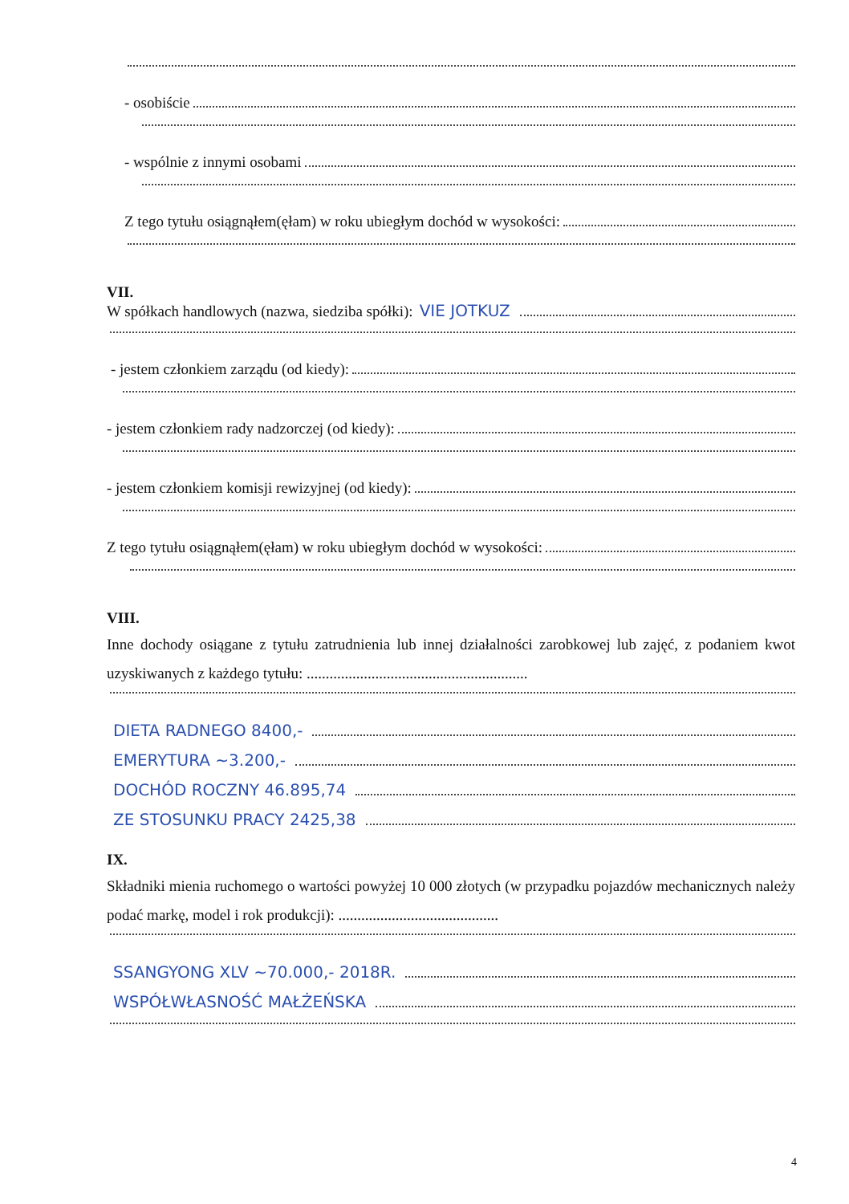- osobiście
- wspólnie z innymi osobami
Z tego tytułu osiągnąłem(ęłam) w roku ubiegłym dochód w wysokości:
VII.
W spółkach handlowych (nazwa, siedziba spółki): VIE JOTKUZ
- jestem członkiem zarządu (od kiedy):
- jestem członkiem rady nadzorczej (od kiedy):
- jestem członkiem komisji rewizyjnej (od kiedy):
Z tego tytułu osiągnąłem(ęłam) w roku ubiegłym dochód w wysokości:
VIII.
Inne dochody osiągane z tytułu zatrudnienia lub innej działalności zarobkowej lub zajęć, z podaniem kwot uzyskiwanych z każdego tytułu: ..........................................................
DIETA RADNEGO 8400,-
EMERYTURA ~3.200,-
DOCHÓD ROCZNY 46.895,74
ZE STOSUNKU PRACY 2425,38
IX.
Składniki mienia ruchomego o wartości powyżej 10 000 złotych (w przypadku pojazdów mechanicznych należy podać markę, model i rok produkcji): ..........................................
SSANGYONG XLV ~70.000,- 2018R.
WSPÓŁWŁASNOŚĆ MAŁŻEŃSKA
4